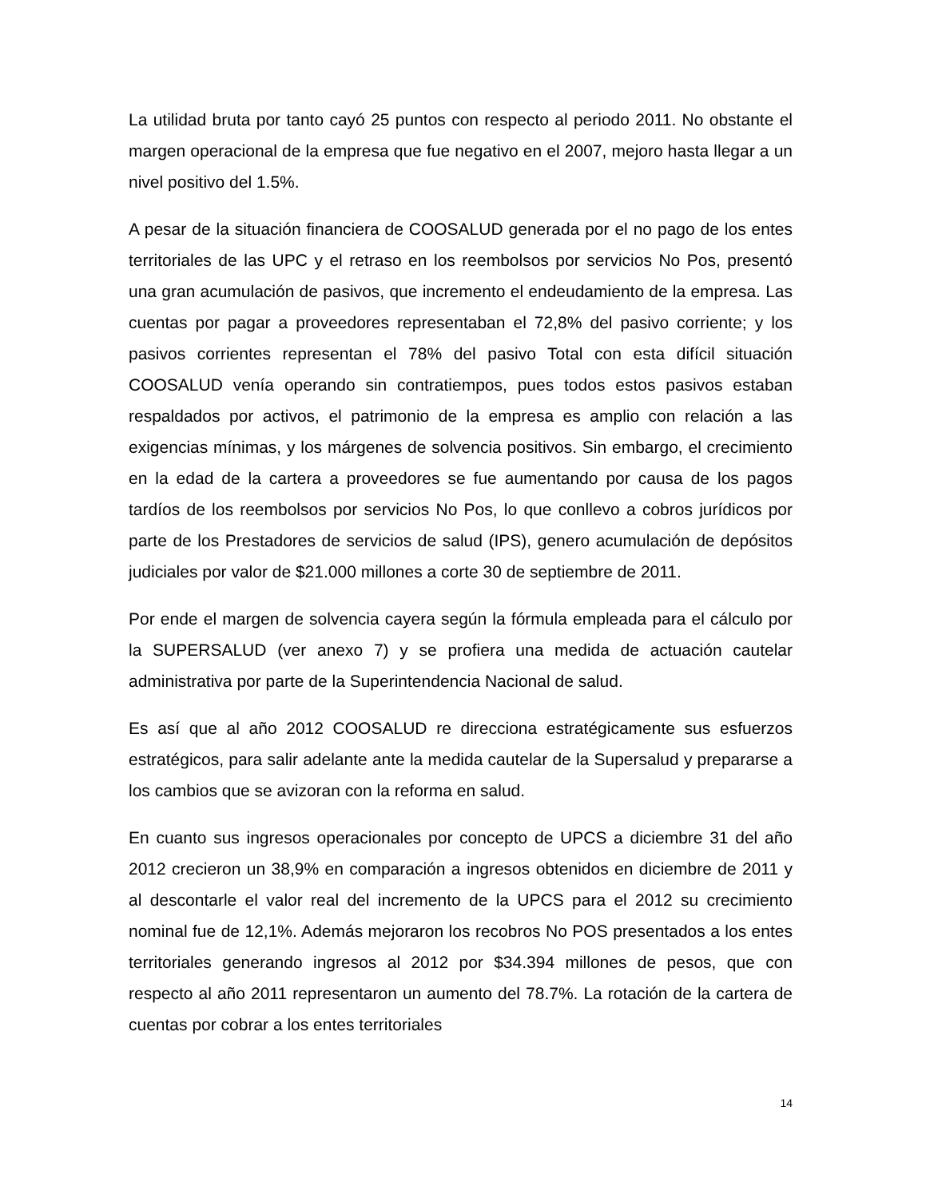La utilidad bruta por tanto cayó 25 puntos con respecto al periodo 2011. No obstante el margen operacional de la empresa que fue negativo en el 2007, mejoro hasta llegar a un nivel positivo del 1.5%.
A pesar de la situación financiera de COOSALUD generada por el no pago de los entes territoriales de las UPC y el retraso en los reembolsos por servicios No Pos, presentó una gran acumulación de pasivos, que incremento el endeudamiento de la empresa. Las cuentas por pagar a proveedores representaban el 72,8% del pasivo corriente; y los pasivos corrientes representan el 78% del pasivo Total con esta difícil situación COOSALUD venía operando sin contratiempos, pues todos estos pasivos estaban respaldados por activos, el patrimonio de la empresa es amplio con relación a las exigencias mínimas, y los márgenes de solvencia positivos. Sin embargo, el crecimiento en la edad de la cartera a proveedores se fue aumentando por causa de los pagos tardíos de los reembolsos por servicios No Pos, lo que conllevo a cobros jurídicos por parte de los Prestadores de servicios de salud (IPS), genero acumulación de depósitos judiciales por valor de $21.000 millones a corte 30 de septiembre de 2011.
Por ende el margen de solvencia cayera según la fórmula empleada para el cálculo por la SUPERSALUD (ver anexo 7) y se profiera una medida de actuación cautelar administrativa por parte de la Superintendencia Nacional de salud.
Es así que al año 2012 COOSALUD re direcciona estratégicamente sus esfuerzos estratégicos, para salir adelante ante la medida cautelar de la Supersalud y prepararse a los cambios que se avizoran con la reforma en salud.
En cuanto sus ingresos operacionales por concepto de UPCS a diciembre 31 del año 2012 crecieron un 38,9% en comparación a ingresos obtenidos en diciembre de 2011 y al descontarle el valor real del incremento de la UPCS para el 2012 su crecimiento nominal fue de 12,1%. Además mejoraron los recobros No POS presentados a los entes territoriales generando ingresos al 2012 por $34.394 millones de pesos, que con respecto al año 2011 representaron un aumento del 78.7%. La rotación de la cartera de cuentas por cobrar a los entes territoriales
14